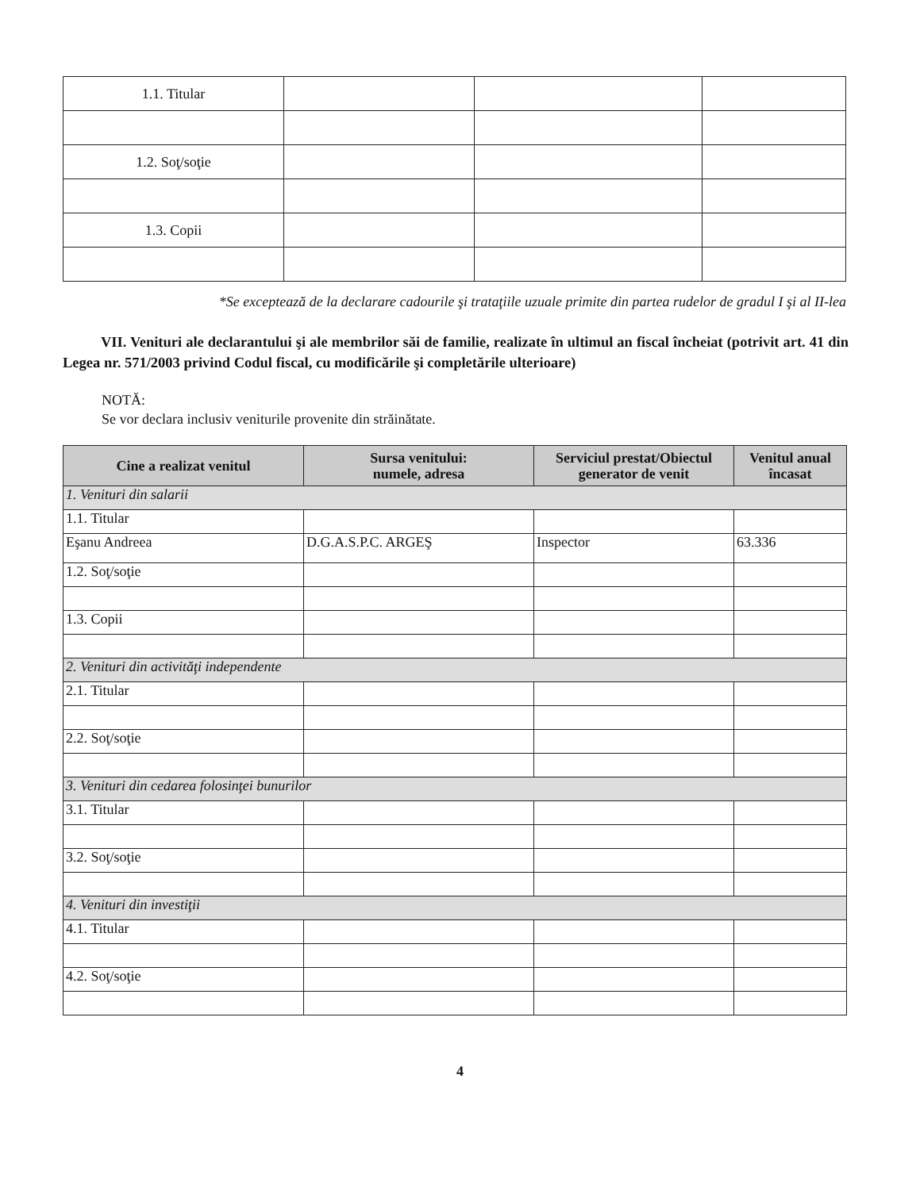| 1.1. Titular | | | |
| 1.2. Soţ/soţie | | | |
| 1.3. Copii | | | |
*Se exceptează de la declarare cadourile şi trataţiile uzuale primite din partea rudelor de gradul I şi al II-lea
VII. Venituri ale declarantului şi ale membrilor săi de familie, realizate în ultimul an fiscal încheiat (potrivit art. 41 din Legea nr. 571/2003 privind Codul fiscal, cu modificările şi completările ulterioare)
NOTĂ:
Se vor declara inclusiv veniturile provenite din străinătate.
| Cine a realizat venitul | Sursa venitului: numele, adresa | Serviciul prestat/Obiectul generator de venit | Venitul anual încasat |
| --- | --- | --- | --- |
| 1. Venituri din salarii | | | |
| 1.1. Titular | | | |
| Eşanu Andreea | D.G.A.S.P.C. ARGEŞ | Inspector | 63.336 |
| 1.2. Soţ/soţie | | | |
| 1.3. Copii | | | |
| 2. Venituri din activităţi independente | | | |
| 2.1. Titular | | | |
| 2.2. Soţ/soţie | | | |
| 3. Venituri din cedarea folosinţei bunurilor | | | |
| 3.1. Titular | | | |
| 3.2. Soţ/soţie | | | |
| 4. Venituri din investiţii | | | |
| 4.1. Titular | | | |
| 4.2. Soţ/soţie | | | |
4